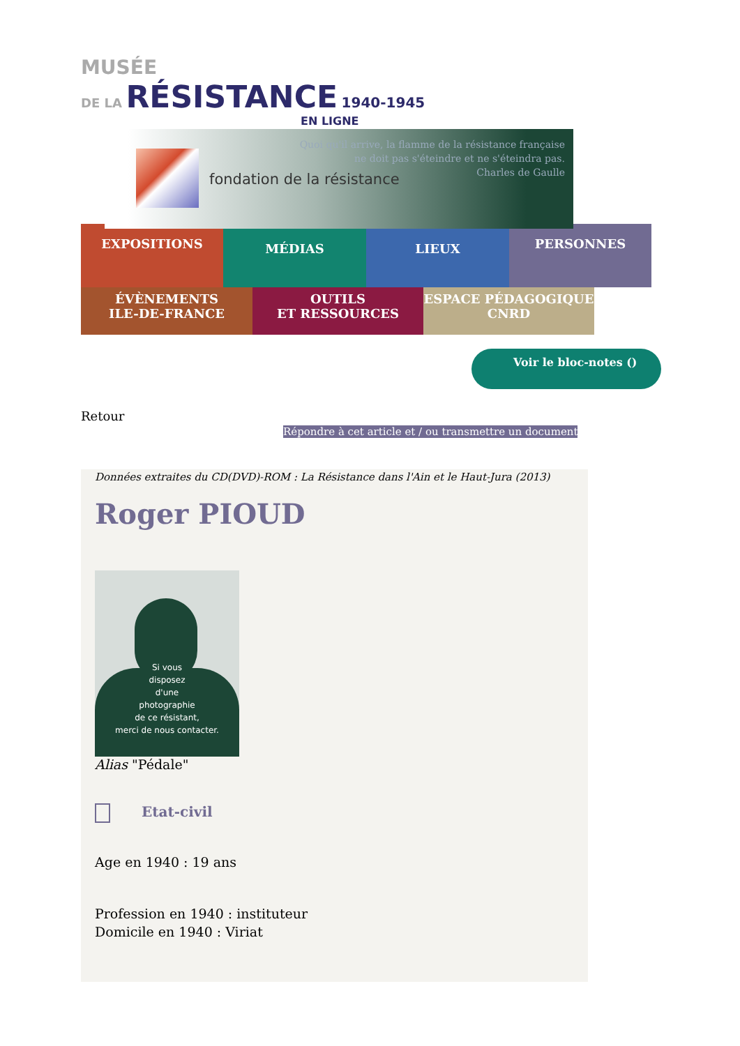MUSÉE
DE LA RÉSISTANCE 1940-1945
EN LIGNE
fondation de la résistance
Quoi qu'il arrive, la flamme de la résistance française
ne doit pas s'éteindre et ne s'éteindra pas.
Charles de Gaulle
EXPOSITIONS
MÉDIAS LIEUX
PERSONNES
ÉVÈNEMENTS
ILE-DE-FRANCE
OUTILS
ET RESSOURCES
ESPACE PÉDAGOGIQUE
CNRD
Voir le bloc-notes ()
Retour
Répondre à cet article et / ou transmettre un document
Données extraites du CD(DVD)-ROM : La Résistance dans l'Ain et le Haut-Jura (2013)
Roger PIOUD
Si vous
disposez
d'une
photographie
de ce résistant,
merci de nous contacter.
Alias "Pédale"
Etat-civil
Age en 1940 : 19 ans
Profession en 1940 : instituteur
Domicile en 1940 : Viriat